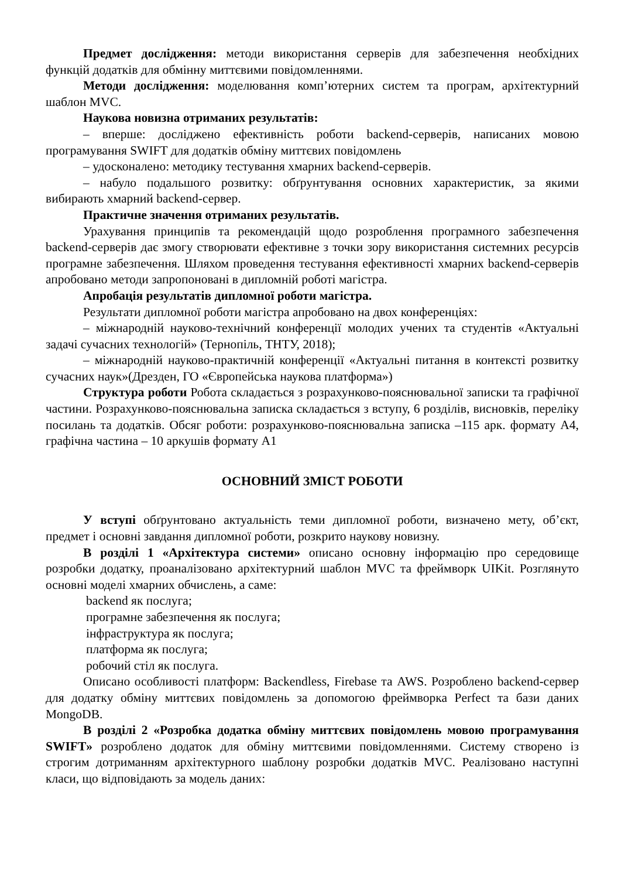Предмет дослідження: методи використання серверів для забезпечення необхідних функцій додатків для обмінну миттєвими повідомленнями.
Методи дослідження: моделювання комп’ютерних систем та програм, архітектурний шаблон MVC.
Наукова новизна отриманих результатів:
– вперше: досліджено ефективність роботи backend-серверів, написаних мовою програмування SWIFT для додатків обміну миттєвих повідомлень
– удосконалено: методику тестування хмарних backend-серверів.
– набуло подальшого розвитку: обґрунтування основних характеристик, за якими вибирають хмарний backend-сервер.
Практичне значення отриманих результатів.
Урахування принципів та рекомендацій щодо розроблення програмного забезпечення backend-серверів дає змогу створювати ефективне з точки зору використання системних ресурсів програмне забезпечення. Шляхом проведення тестування ефективності хмарних backend-серверів апробовано методи запропоновані в дипломній роботі магістра.
Апробація результатів дипломної роботи магістра.
Результати дипломної роботи магістра апробовано на двох конференціях:
– міжнародній науково-технічний конференції молодих учених та студентів «Актуальні задачі сучасних технологій» (Тернопіль, ТНТУ, 2018);
– міжнародній науково-практичній конференції «Актуальні питання в контексті розвитку сучасних наук»(Дрезден, ГО «Європейська наукова платформа»)
Структура роботи Робота складається з розрахунково-пояснювальної записки та графічної частини. Розрахунково-пояснювальна записка складається з вступу, 6 розділів, висновків, переліку посилань та додатків. Обсяг роботи: розрахунково-пояснювальна записка –115 арк. формату А4, графічна частина – 10 аркушів формату А1
ОСНОВНИЙ ЗМІСТ РОБОТИ
У вступі обґрунтовано актуальність теми дипломної роботи, визначено мету, об’єкт, предмет і основні завдання дипломної роботи, розкрито наукову новизну.
В розділі 1 «Архітектура системи» описано основну інформацію про середовище розробки додатку, проаналізовано архітектурний шаблон MVC та фреймворк UIKit. Розглянуто основні моделі хмарних обчислень, а саме:
backend як послуга;
програмне забезпечення як послуга;
інфраструктура як послуга;
платформа як послуга;
робочий стіл як послуга.
Описано особливості платформ: Backendless, Firebase та AWS. Розроблено backend-сервер для додатку обміну миттєвих повідомлень за допомогою фреймворка Perfect та бази даних MongoDB.
В розділі 2 «Розробка додатка обміну миттєвих повідомлень мовою програмування SWIFT» розроблено додаток для обміну миттєвими повідомленнями. Систему створено із строгим дотриманням архітектурного шаблону розробки додатків MVC. Реалізовано наступні класи, що відповідають за модель даних: